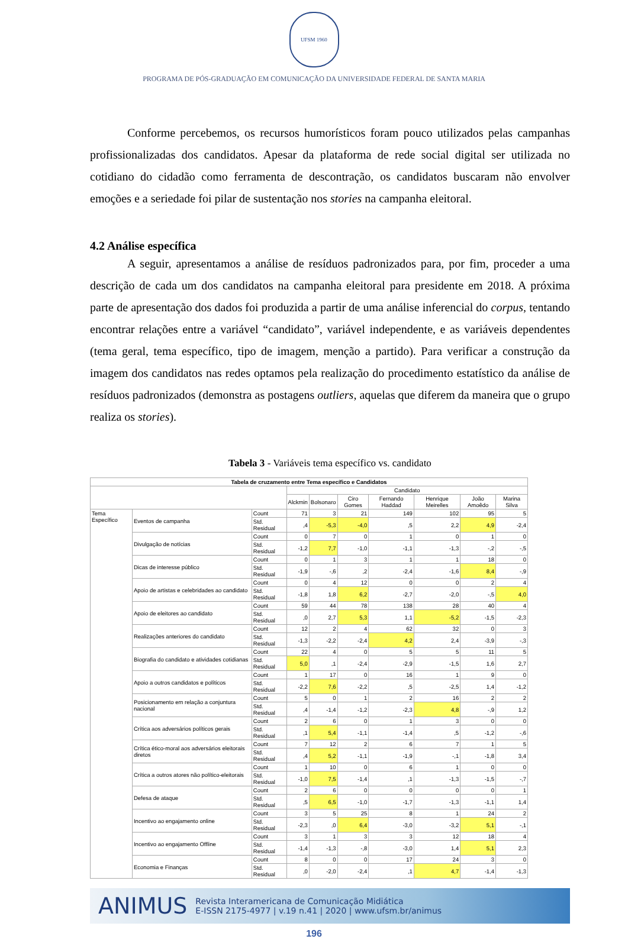UFSM 1960
PROGRAMA DE PÓS-GRADUAÇÃO EM COMUNICAÇÃO DA UNIVERSIDADE FEDERAL DE SANTA MARIA
Conforme percebemos, os recursos humorísticos foram pouco utilizados pelas campanhas profissionalizadas dos candidatos. Apesar da plataforma de rede social digital ser utilizada no cotidiano do cidadão como ferramenta de descontração, os candidatos buscaram não envolver emoções e a seriedade foi pilar de sustentação nos stories na campanha eleitoral.
4.2 Análise específica
A seguir, apresentamos a análise de resíduos padronizados para, por fim, proceder a uma descrição de cada um dos candidatos na campanha eleitoral para presidente em 2018. A próxima parte de apresentação dos dados foi produzida a partir de uma análise inferencial do corpus, tentando encontrar relações entre a variável “candidato”, variável independente, e as variáveis dependentes (tema geral, tema específico, tipo de imagem, menção a partido). Para verificar a construção da imagem dos candidatos nas redes optamos pela realização do procedimento estatístico da análise de resíduos padronizados (demonstra as postagens outliers, aquelas que diferem da maneira que o grupo realiza os stories).
Tabela 3 - Variáveis tema específico vs. candidato
| Tabela de cruzamento entre Tema específico e Candidatos | | | | | | | | | |
| --- | --- | --- | --- | --- | --- | --- | --- | --- | --- |
| | | | Candidato | | | | | | |
| | | | Alckmin | Bolsonaro | Ciro Gomes | Fernando Haddad | Henrique Meirelles | João Amoêdo | Marina Silva |
| Tema Específico | Eventos de campanha | Count | 71 | 3 | 21 | 149 | 102 | 95 | 5 |
| | | Std. Residual | ,4 | -5,3 | -4,0 | ,5 | 2,2 | 4,9 | -2,4 |
| | Divulgação de notícias | Count | 0 | 7 | 0 | 1 | 0 | 1 | 0 |
| | | Std. Residual | -1,2 | 7,7 | -1,0 | -1,1 | -1,3 | -,2 | -,5 |
| | Dicas de interesse público | Count | 0 | 1 | 3 | 1 | 1 | 18 | 0 |
| | | Std. Residual | -1,9 | -,6 | ,2 | -2,4 | -1,6 | 8,4 | -,9 |
| | Apoio de artistas e celebridades ao candidato | Count | 0 | 4 | 12 | 0 | 0 | 2 | 4 |
| | | Std. Residual | -1,8 | 1,8 | 6,2 | -2,7 | -2,0 | -,5 | 4,0 |
| | Apoio de eleitores ao candidato | Count | 59 | 44 | 78 | 138 | 28 | 40 | 4 |
| | | Std. Residual | ,0 | 2,7 | 5,3 | 1,1 | -5,2 | -1,5 | -2,3 |
| | Realizações anteriores do candidato | Count | 12 | 2 | 4 | 62 | 32 | 0 | 3 |
| | | Std. Residual | -1,3 | -2,2 | -2,4 | 4,2 | 2,4 | -3,9 | -,3 |
| | Biografia do candidato e atividades cotidianas | Count | 22 | 4 | 0 | 5 | 5 | 11 | 5 |
| | | Std. Residual | 5,0 | ,1 | -2,4 | -2,9 | -1,5 | 1,6 | 2,7 |
| | Apoio a outros candidatos e políticos | Count | 1 | 17 | 0 | 16 | 1 | 9 | 0 |
| | | Std. Residual | -2,2 | 7,6 | -2,2 | ,5 | -2,5 | 1,4 | -1,2 |
| | Posicionamento em relação a conjuntura nacional | Count | 5 | 0 | 1 | 2 | 16 | 2 | 2 |
| | | Std. Residual | ,4 | -1,4 | -1,2 | -2,3 | 4,8 | -,9 | 1,2 |
| | Crítica aos adversários políticos gerais | Count | 2 | 6 | 0 | 1 | 3 | 0 | 0 |
| | | Std. Residual | ,1 | 5,4 | -1,1 | -1,4 | ,5 | -1,2 | -,6 |
| | Crítica ético-moral aos adversários eleitorais diretos | Count | 7 | 12 | 2 | 6 | 7 | 1 | 5 |
| | | Std. Residual | ,4 | 5,2 | -1,1 | -1,9 | -,1 | -1,8 | 3,4 |
| | Crítica a outros atores não político-eleitorais | Count | 1 | 10 | 0 | 6 | 1 | 0 | 0 |
| | | Std. Residual | -1,0 | 7,5 | -1,4 | ,1 | -1,3 | -1,5 | -,7 |
| | Defesa de ataque | Count | 2 | 6 | 0 | 0 | 0 | 0 | 1 |
| | | Std. Residual | ,5 | 6,5 | -1,0 | -1,7 | -1,3 | -1,1 | 1,4 |
| | Incentivo ao engajamento online | Count | 3 | 5 | 25 | 8 | 1 | 24 | 2 |
| | | Std. Residual | -2,3 | ,0 | 6,4 | -3,0 | -3,2 | 5,1 | -,1 |
| | Incentivo ao engajamento Offline | Count | 3 | 1 | 3 | 3 | 12 | 18 | 4 |
| | | Std. Residual | -1,4 | -1,3 | -,8 | -3,0 | 1,4 | 5,1 | 2,3 |
| | Economia e Finanças | Count | 8 | 0 | 0 | 17 | 24 | 3 | 0 |
| | | Std. Residual | ,0 | -2,0 | -2,4 | ,1 | 4,7 | -1,4 | -1,3 |
ANIMUS Revista Interamericana de Comunicação Midiática
E-ISSN 2175-4977 | v.19 n.41 | 2020 | www.ufsm.br/animus
196